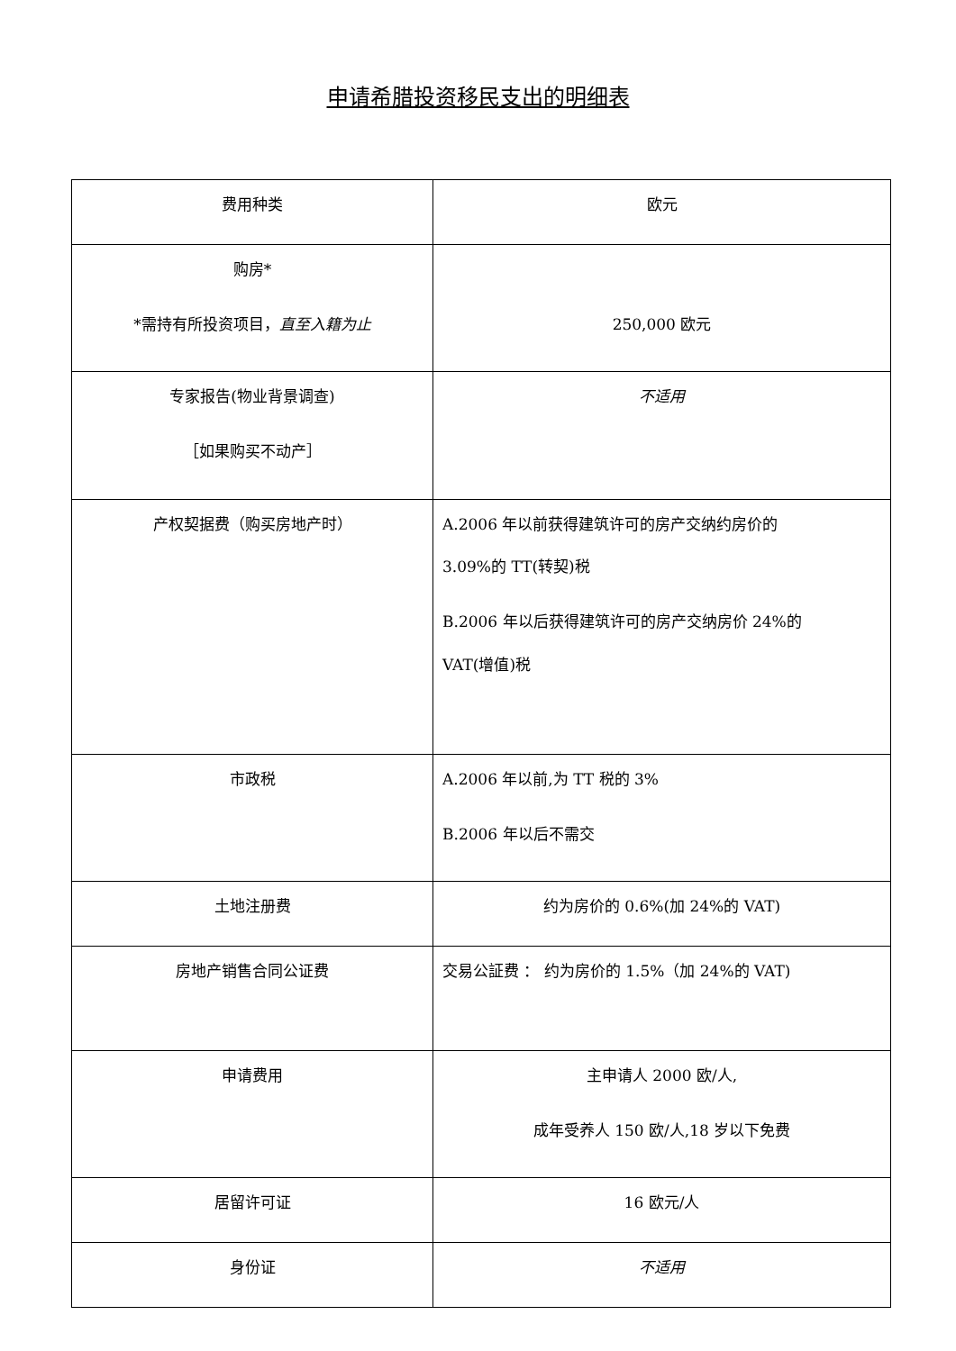申请希腊投资移民支出的明细表
| 费用种类 | 欧元 |
| --- | --- |
| 购房* *需持有所投资项目， 直至入籍为止 | 250,000 欧元 |
| 专家报告(物业背景调查) ［如果购买不动产］ | 不适用 |
| 产权契据费（购买房地产时） | A.2006 年以前获得建筑许可的房产交纳约房价的 3.09%的 TT(转契)税 B.2006 年以后获得建筑许可的房产交纳房价 24%的 VAT(增值)税 |
| 市政税 | A.2006 年以前,为 TT 税的 3% B.2006 年以后不需交 |
| 土地注册费 | 约为房价的 0.6%(加 24%的 VAT) |
| 房地产销售合同公证费 | 交易公証费 ： 约为房价的 1.5%（加 24%的 VAT) |
| 申请费用 | 主申请人 2000 欧/人, 成年受养人 150 欧/人,18 岁以下免费 |
| 居留许可证 | 16 欧元/人 |
| 身份证 | 不适用 |